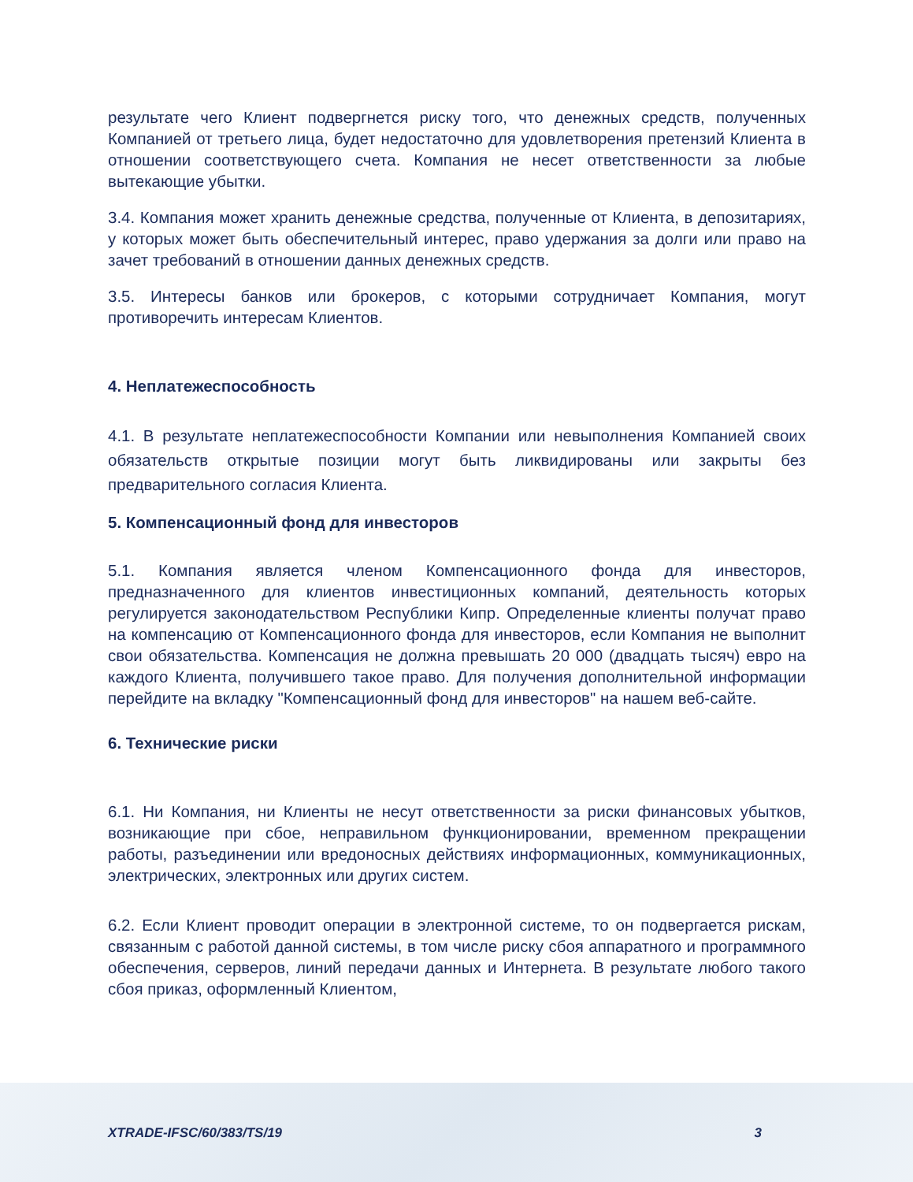результате чего Клиент подвергнется риску того, что денежных средств, полученных Компанией от третьего лица, будет недостаточно для удовлетворения претензий Клиента в отношении соответствующего счета. Компания не несет ответственности за любые вытекающие убытки.
3.4. Компания может хранить денежные средства, полученные от Клиента, в депозитариях, у которых может быть обеспечительный интерес, право удержания за долги или право на зачет требований в отношении данных денежных средств.
3.5. Интересы банков или брокеров, с которыми сотрудничает Компания, могут противоречить интересам Клиентов.
4. Неплатежеспособность
4.1. В результате неплатежеспособности Компании или невыполнения Компанией своих обязательств открытые позиции могут быть ликвидированы или закрыты без предварительного согласия Клиента.
5. Компенсационный фонд для инвесторов
5.1. Компания является членом Компенсационного фонда для инвесторов, предназначенного для клиентов инвестиционных компаний, деятельность которых регулируется законодательством Республики Кипр. Определенные клиенты получат право на компенсацию от Компенсационного фонда для инвесторов, если Компания не выполнит свои обязательства. Компенсация не должна превышать 20 000 (двадцать тысяч) евро на каждого Клиента, получившего такое право. Для получения дополнительной информации перейдите на вкладку "Компенсационный фонд для инвесторов" на нашем веб-сайте.
6. Технические риски
6.1. Ни Компания, ни Клиенты не несут ответственности за риски финансовых убытков, возникающие при сбое, неправильном функционировании, временном прекращении работы, разъединении или вредоносных действиях информационных, коммуникационных, электрических, электронных или других систем.
6.2. Если Клиент проводит операции в электронной системе, то он подвергается рискам, связанным с работой данной системы, в том числе риску сбоя аппаратного и программного обеспечения, серверов, линий передачи данных и Интернета. В результате любого такого сбоя приказ, оформленный Клиентом,
XTRADE-IFSC/60/383/TS/19 3